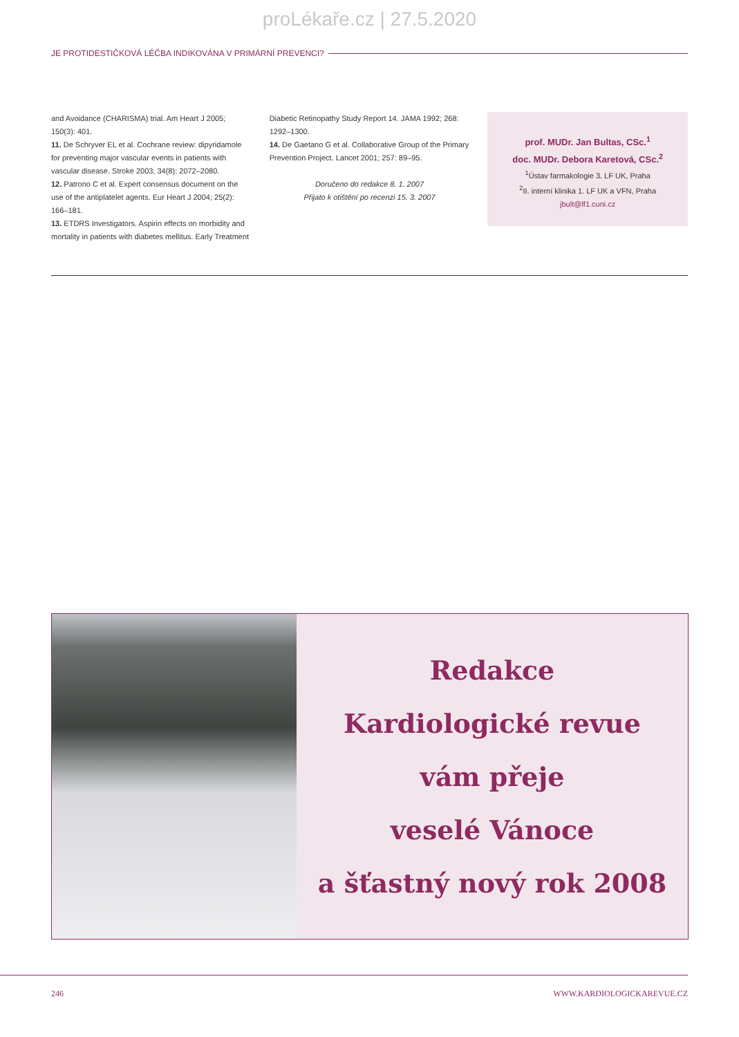proLékaře.cz | 27.5.2020
JE PROTIDESTIČKOVÁ LÉČBA INDIKOVÁNA V PRIMÁRNÍ PREVENCI?
and Avoidance (CHARISMA) trial. Am Heart J 2005; 150(3): 401.
11. De Schryver EL et al. Cochrane review: dipyridamole for preventing major vascular events in patients with vascular disease. Stroke 2003; 34(8): 2072–2080.
12. Patrono C et al. Expert consensus document on the use of the antiplatelet agents. Eur Heart J 2004; 25(2): 166–181.
13. ETDRS Investigators. Aspirin effects on morbidity and mortality in patients with diabetes mellitus. Early Treatment
Diabetic Retinopathy Study Report 14. JAMA 1992; 268: 1292–1300.
14. De Gaetano G et al. Collaborative Group of the Primary Prevention Project. Lancet 2001; 257: 89–95.
Doručeno do redakce 8. 1. 2007
Přijato k otištění po recenzi 15. 3. 2007
prof. MUDr. Jan Bultas, CSc.<sup>1</sup>
doc. MUDr. Debora Karetová, CSc.<sup>2</sup>
<sup>1</sup> Ústav farmakologie 3. LF UK, Praha
<sup>2</sup> II. interní klinika 1. LF UK a VFN, Praha
jbult@lf1.cuni.cz
Redakce
Kardiologické revue
vám přeje
veselé Vánoce
a šťastný nový rok 2008
246 WWW.KARDIOLOGICKAREVUE.CZ